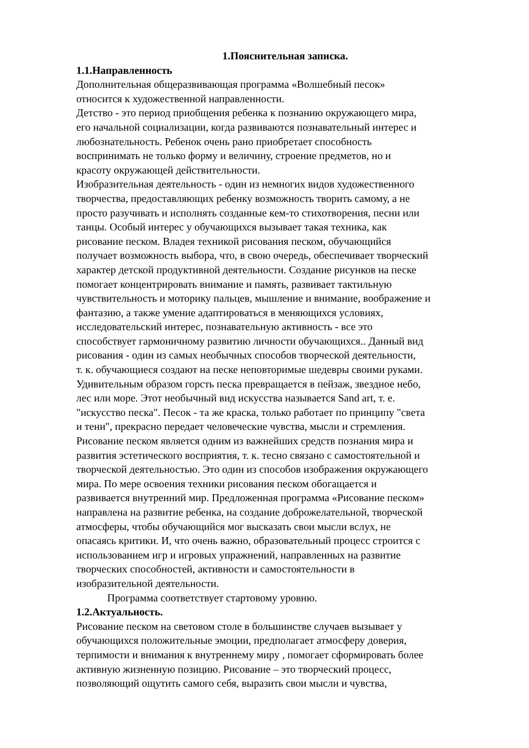1.Пояснительная записка.
1.1.Направленность
Дополнительная общеразвивающая программа «Волшебный песок»
относится к художественной направленности.
Детство - это период приобщения ребенка к познанию окружающего мира,
его начальной социализации, когда развиваются познавательный интерес и
любознательность. Ребенок очень рано приобретает способность
воспринимать не только форму и величину, строение предметов, но и
красоту окружающей действительности.
Изобразительная деятельность - один из немногих видов художественного
творчества, предоставляющих ребенку возможность творить самому, а не
просто разучивать и исполнять созданные кем-то стихотворения, песни или
танцы. Особый интерес у обучающихся вызывает такая техника, как
рисование песком. Владея техникой рисования песком, обучающийся
получает возможность выбора, что, в свою очередь, обеспечивает творческий
характер детской продуктивной деятельности. Создание рисунков на песке
помогает концентрировать внимание и память, развивает тактильную
чувствительность и моторику пальцев, мышление и внимание, воображение и
фантазию, а также умение адаптироваться в меняющихся условиях,
исследовательский интерес, познавательную активность - все это
способствует гармоничному развитию личности обучающихся.. Данный вид
рисования - один из самых необычных способов творческой деятельности,
т. к. обучающиеся создают на песке неповторимые шедевры своими руками.
Удивительным образом горсть песка превращается в пейзаж, звездное небо,
лес или море. Этот необычный вид искусства называется Sand art, т. е.
"искусство песка". Песок - та же краска, только работает по принципу "света
и тени", прекрасно передает человеческие чувства, мысли и стремления.
Рисование песком является одним из важнейших средств познания мира и
развития эстетического восприятия, т. к. тесно связано с самостоятельной и
творческой деятельностью. Это один из способов изображения окружающего
мира. По мере освоения техники рисования песком обогащается и
развивается внутренний мир. Предложенная программа «Рисование песком»
направлена на развитие ребенка, на создание доброжелательной, творческой
атмосферы, чтобы обучающийся мог высказать свои мысли вслух, не
опасаясь критики. И, что очень важно, образовательный процесс строится с
использованием игр и игровых упражнений, направленных на развитие
творческих способностей, активности и самостоятельности в
изобразительной деятельности.
Программа соответствует стартовому уровню.
1.2.Актуальность.
Рисование песком на световом столе в большинстве случаев вызывает у
обучающихся положительные эмоции, предполагает атмосферу доверия,
терпимости и внимания к внутреннему миру , помогает сформировать более
активную жизненную позицию. Рисование – это творческий процесс,
позволяющий ощутить самого себя, выразить свои мысли и чувства,